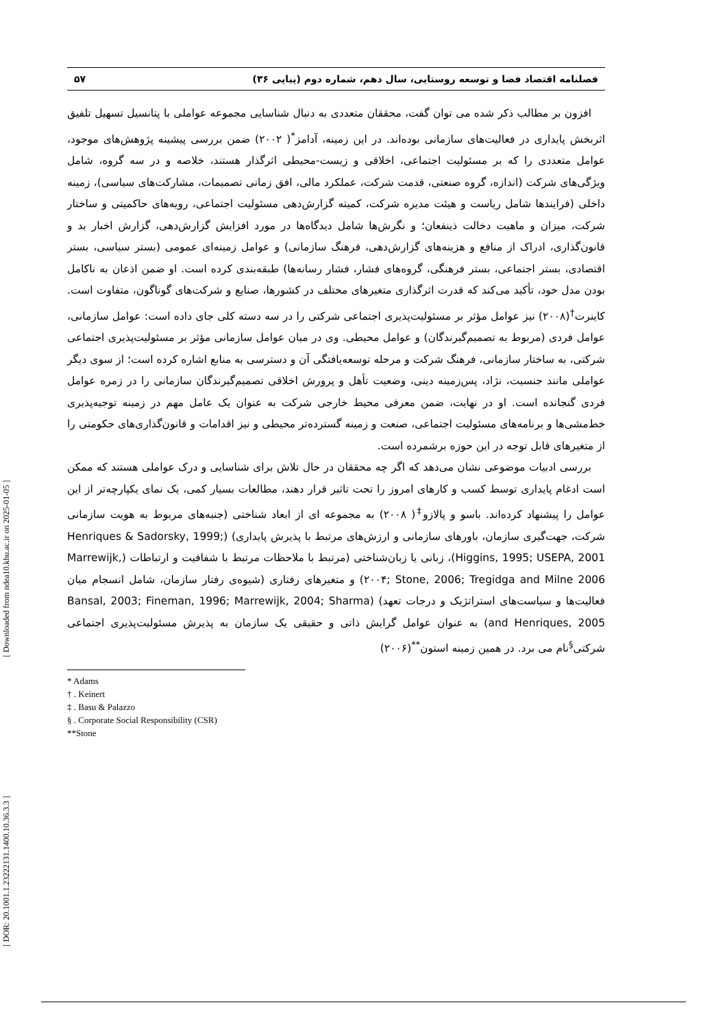[ DOR: 20.1001.1.23222131.1400.10.36.3.3 ] [ Downloaded from ndea10.khu.ac.ir on 2025-01-05 ]
فصلنامه اقتصاد فضا و توسعه روستایی، سال دهم، شماره دوم (پیاپی ۳۶) ۵۷
افزون بر مطالب ذکر شده می توان گفت، محققان متعددی به دنبال شناسایی مجموعه عواملی با پتانسیل تسهیل تلفیق اثربخش پایداری در فعالیت‌های سازمانی بوده‌اند. در این زمینه، آدامز<sup>*</sup>( ۲۰۰۲) ضمن بررسی پیشینه پژوهش‌های موجود، عوامل متعددی را که بر مسئولیت اجتماعی، اخلاقی و زیست-محیطی اثرگذار هستند، خلاصه و در سه گروه، شامل ویژگی‌های شرکت (اندازه، گروه صنعتی، قدمت شرکت، عملکرد مالی، افق زمانی تصمیمات، مشارکت‌های سیاسی)، زمینه داخلی (فرایندها شامل ریاست و هیئت مدیره شرکت، کمیته گزارش‌دهی مسئولیت اجتماعی، رویه‌های حاکمیتی و ساختار شرکت، میزان و ماهیت دخالت ذینفعان؛ و نگرش‌ها شامل دیدگاه‌ها در مورد افزایش گزارش‌دهی، گزارش اخبار بد و قانون‌گذاری، ادراک از منافع و هزینه‌های گزارش‌دهی، فرهنگ سازمانی) و عوامل زمینه‌ای عمومی (بستر سیاسی، بستر اقتصادی، بستر اجتماعی، بستر فرهنگی، گروه‌های فشار، فشار رسانه‌ها) طبقه‌بندی کرده است. او ضمن اذعان به ناکامل بودن مدل خود، تأکید می‌کند که قدرت اثرگذاری متغیرهای مختلف در کشورها، صنایع و شرکت‌های گوناگون، متفاوت است. کاینرت<sup>†</sup>(۲۰۰۸) نیز عوامل مؤثر بر مسئولیت‌پذیری اجتماعی شرکتی را در سه دسته کلی جای داده است: عوامل سازمانی، عوامل فردی (مربوط به تصمیم‌گیرندگان) و عوامل محیطی. وی در میان عوامل سازمانی مؤثر بر مسئولیت‌پذیری اجتماعی شرکتی، به ساختار سازمانی، فرهنگ شرکت و مرحله توسعه‌یافتگی آن و دسترسی به منابع اشاره کرده است؛ از سوی دیگر عواملی مانند جنسیت، نژاد، پس‌زمینه دینی، وضعیت تأهل و پرورش اخلاقی تصمیم‌گیرندگان سازمانی را در زمره عوامل فردی گنجانده است. او در نهایت، ضمن معرفی محیط خارجی شرکت به عنوان یک عامل مهم در زمینه توجیه‌پذیری خط‌مشی‌ها و برنامه‌های مسئولیت اجتماعی، صنعت و زمینه گسترده‌تر محیطی و نیز اقدامات و قانون‌گذاری‌های حکومتی را از متغیرهای قابل توجه در این حوزه برشمرده است.
بررسی ادبیات موضوعی نشان می‌دهد که اگر چه محققان در حال تلاش برای شناسایی و درک عواملی هستند که ممکن است ادغام پایداری توسط کسب و کارهای امروز را تحت تاثیر قرار دهند، مطالعات بسیار کمی، یک نمای یکپارچه‌تر از این عوامل را پیشنهاد کرده‌اند. باسو و پالازو<sup>‡</sup>( ۲۰۰۸) به مجموعه ای از ابعاد شناختی (جنبه‌های مربوط به هویت سازمانی شرکت، جهت‌گیری سازمان، باورهای سازمانی و ارزش‌های مرتبط با پذیرش پایداری) (Henriques & Sadorsky, 1999; Higgins, 1995; USEPA, 2001)، زبانی یا زبان‌شناختی (مرتبط با ملاحظات مرتبط با شفافیت و ارتباطات (Marrewijk, ۲۰۰۴; Stone, 2006; Tregidga and Milne 2006) و متغیرهای رفتاری (شیوه‌ی رفتار سازمان، شامل انسجام میان فعالیت‌ها و سیاست‌های استراتژیک و درجات تعهد) (Bansal, 2003; Fineman, 1996; Marrewijk, 2004; Sharma and Henriques, 2005) به عنوان عوامل گرایش ذاتی و حقیقی یک سازمان به پذیرش مسئولیت‌پذیری اجتماعی شرکتی<sup>§</sup>نام می برد. در همین زمینه استون<sup>**</sup>(۲۰۰۶)
* Adams
† . Keinert
‡ . Basu & Palazzo
§ . Corporate Social Responsibility (CSR)
**Stone